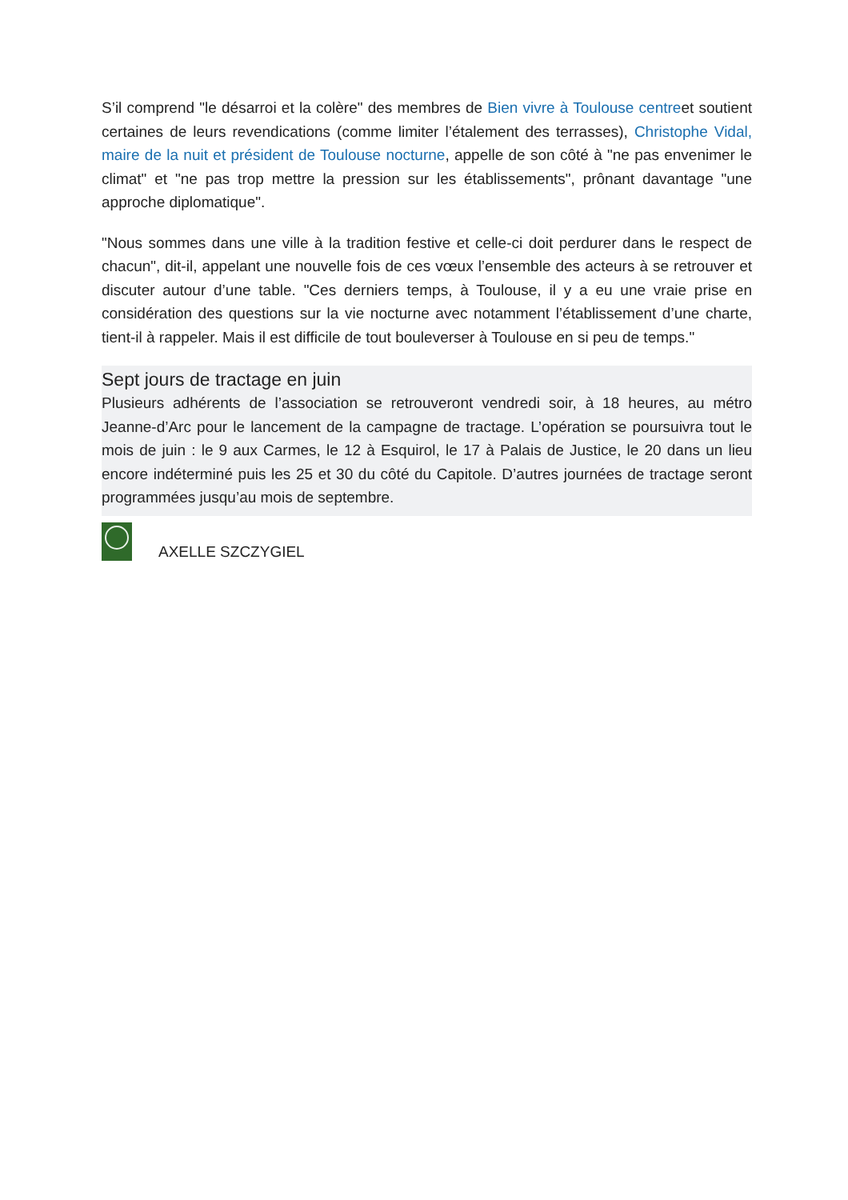S’il comprend "le désarroi et la colère" des membres de Bien vivre à Toulouse centreet soutient certaines de leurs revendications (comme limiter l’étalement des terrasses), Christophe Vidal, maire de la nuit et président de Toulouse nocturne, appelle de son côté à "ne pas envenimer le climat" et "ne pas trop mettre la pression sur les établissements", prônant davantage "une approche diplomatique".
"Nous sommes dans une ville à la tradition festive et celle-ci doit perdurer dans le respect de chacun", dit-il, appelant une nouvelle fois de ces vœux l’ensemble des acteurs à se retrouver et discuter autour d’une table. "Ces derniers temps, à Toulouse, il y a eu une vraie prise en considération des questions sur la vie nocturne avec notamment l’établissement d’une charte, tient-il à rappeler. Mais il est difficile de tout bouleverser à Toulouse en si peu de temps."
Sept jours de tractage en juin
Plusieurs adhérents de l’association se retrouveront vendredi soir, à 18 heures, au métro Jeanne-d’Arc pour le lancement de la campagne de tractage. L’opération se poursuivra tout le mois de juin : le 9 aux Carmes, le 12 à Esquirol, le 17 à Palais de Justice, le 20 dans un lieu encore indéterminé puis les 25 et 30 du côté du Capitole. D’autres journées de tractage seront programmées jusqu’au mois de septembre.
AXELLE SZCZYGIEL